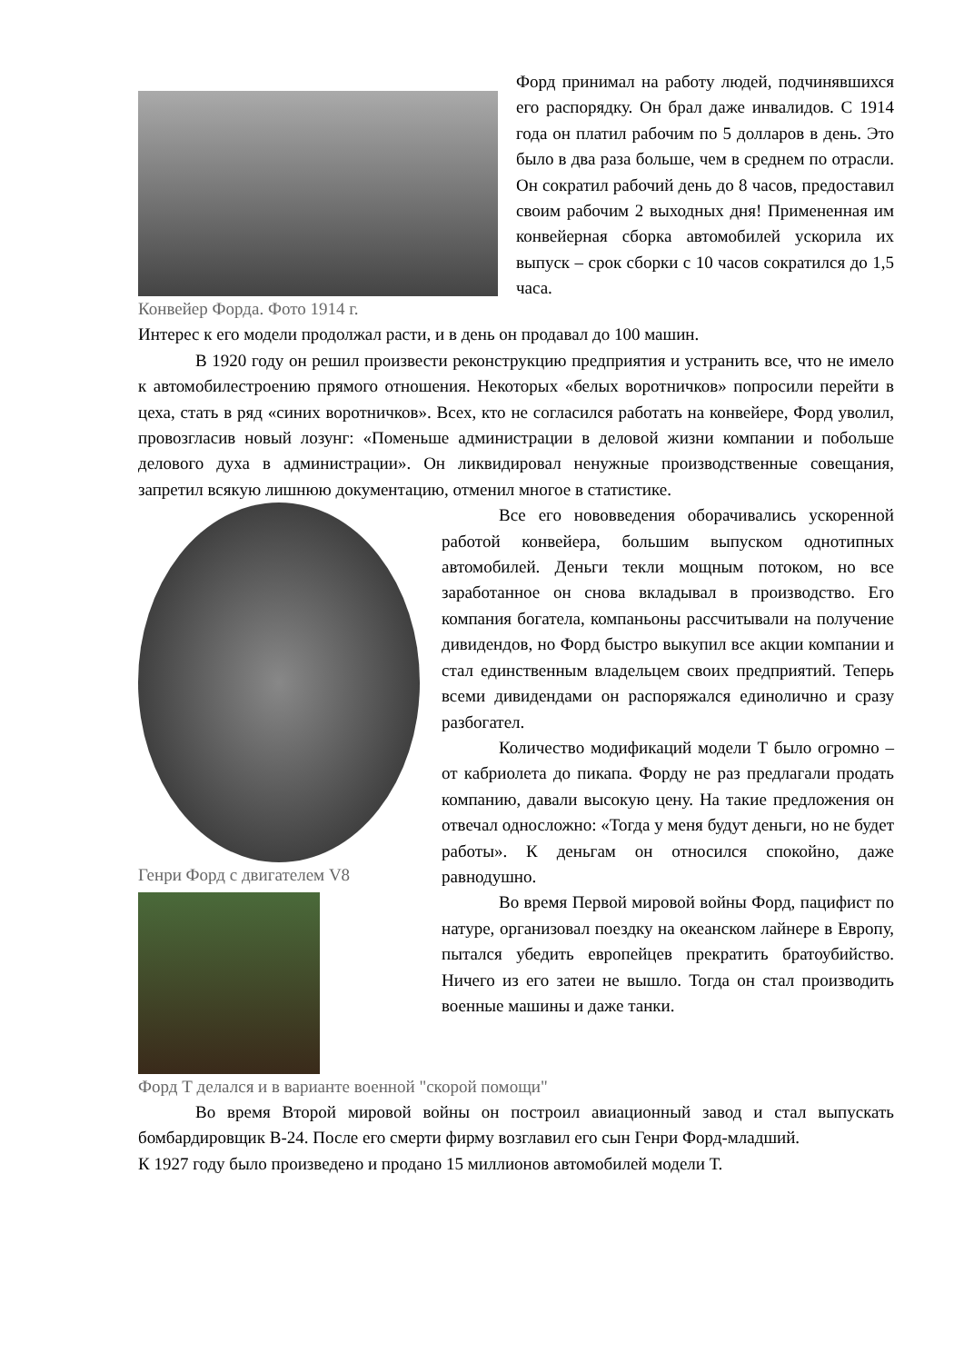Конвейер Форда. Фото 1914 г.
Форд принимал на работу людей, подчинявшихся его распорядку. Он брал даже инвалидов. С 1914 года он платил рабочим по 5 долларов в день. Это было в два раза больше, чем в среднем по отрасли. Он сократил рабочий день до 8 часов, предоставил своим рабочим 2 выходных дня! Примененная им конвейерная сборка автомобилей ускорила их выпуск – срок сборки с 10 часов сократился до 1,5 часа.
Интерес к его модели продолжал расти, и в день он продавал до 100 машин.
В 1920 году он решил произвести реконструкцию предприятия и устранить все, что не имело к автомобилестроению прямого отношения. Некоторых «белых воротничков» попросили перейти в цеха, стать в ряд «синих воротничков». Всех, кто не согласился работать на конвейере, Форд уволил, провозгласив новый лозунг: «Поменьше администрации в деловой жизни компании и побольше делового духа в администрации». Он ликвидировал ненужные производственные совещания, запретил всякую лишнюю документацию, отменил многое в статистике.
Генри Форд с двигателем V8 Все его нововведения оборачивались ускоренной работой конвейера, большим выпуском однотипных автомобилей. Деньги текли мощным потоком, но все заработанное он снова вкладывал в производство. Его компания богатела, компаньоны рассчитывали на получение дивидендов, но Форд быстро выкупил все акции компании и стал единственным владельцем своих предприятий. Теперь всеми дивидендами он распоряжался единолично и сразу разбогател.
Количество модификаций модели Т было огромно – от кабриолета до пикапа. Форду не раз предлагали продать компанию, давали высокую цену. На такие предложения он отвечал односложно: «Тогда у меня будут деньги, но не будет работы». К деньгам он относился спокойно, даже равнодушно.
Во время Первой мировой войны Форд, пацифист по натуре, организовал поездку на океанском лайнере в Европу, пытался убедить европейцев прекратить братоубийство. Ничего из его затеи не вышло. Тогда он стал производить военные машины и даже танки.
Форд Т делался и в варианте военной "скорой помощи"
Во время Второй мировой войны он построил авиационный завод и стал выпускать бомбардировщик В-24. После его смерти фирму возглавил его сын Генри Форд-младший.
К 1927 году было произведено и продано 15 миллионов автомобилей модели Т.